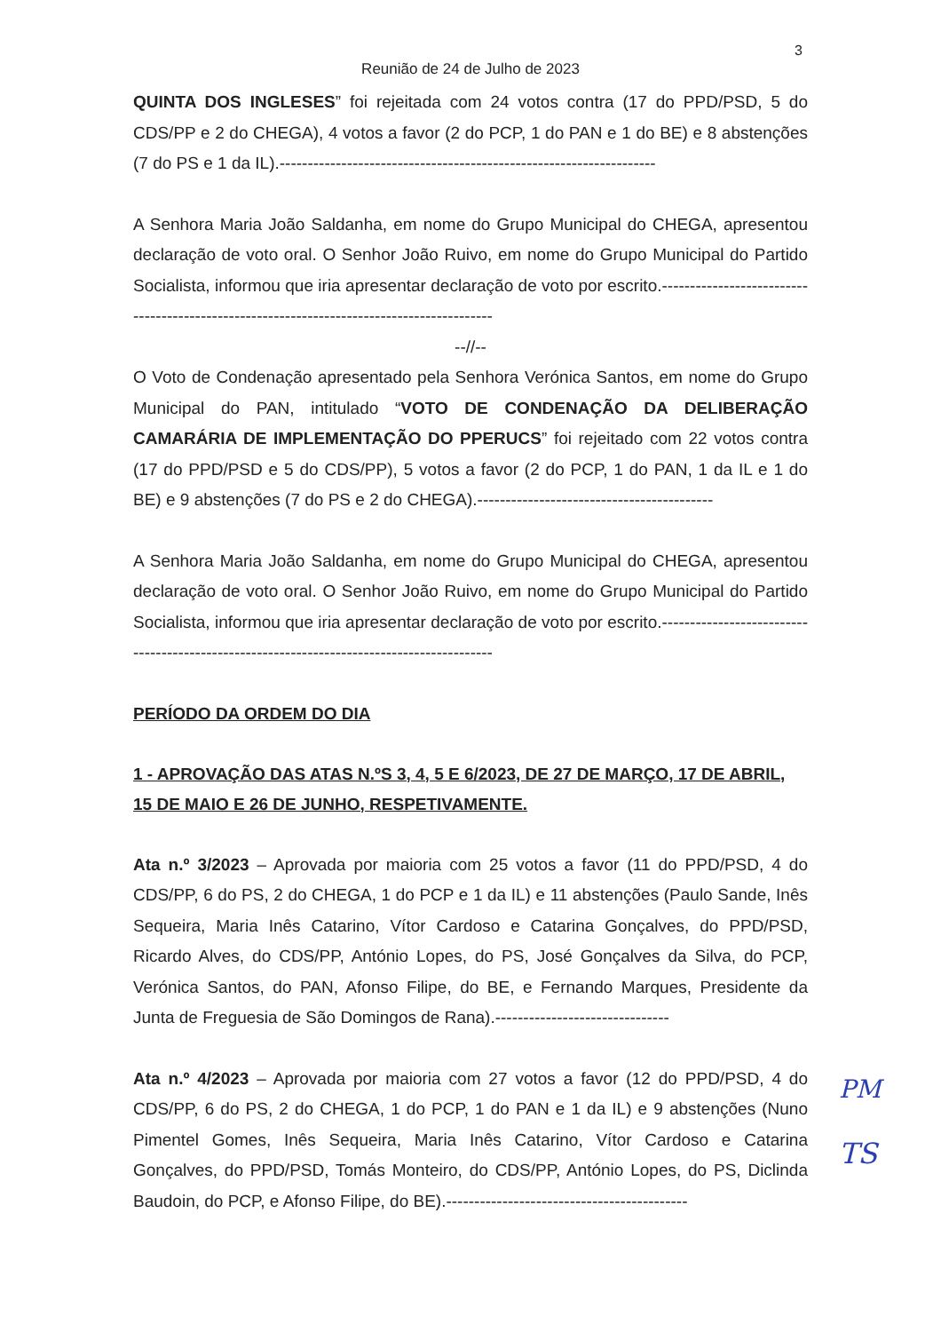3
Reunião de 24 de Julho de 2023
QUINTA DOS INGLESES” foi rejeitada com 24 votos contra (17 do PPD/PSD, 5 do CDS/PP e 2 do CHEGA), 4 votos a favor (2 do PCP, 1 do PAN e 1 do BE) e 8 abstenções (7 do PS e 1 da IL).-------------------------------------------------------------------
A Senhora Maria João Saldanha, em nome do Grupo Municipal do CHEGA, apresentou declaração de voto oral. O Senhor João Ruivo, em nome do Grupo Municipal do Partido Socialista, informou que iria apresentar declaração de voto por escrito.------------------------------------------------------------------------------------------
--//--
O Voto de Condenação apresentado pela Senhora Verónica Santos, em nome do Grupo Municipal do PAN, intitulado “VOTO DE CONDENAÇÃO DA DELIBERAÇÃO CAMARÁRIA DE IMPLEMENTAÇÃO DO PPERUCS” foi rejeitado com 22 votos contra (17 do PPD/PSD e 5 do CDS/PP), 5 votos a favor (2 do PCP, 1 do PAN, 1 da IL e 1 do BE) e 9 abstenções (7 do PS e 2 do CHEGA).------------------------------------------
A Senhora Maria João Saldanha, em nome do Grupo Municipal do CHEGA, apresentou declaração de voto oral. O Senhor João Ruivo, em nome do Grupo Municipal do Partido Socialista, informou que iria apresentar declaração de voto por escrito.------------------------------------------------------------------------------------------
PERÍODO DA ORDEM DO DIA
1 - APROVAÇÃO DAS ATAS N.ºS 3, 4, 5 E 6/2023, DE 27 DE MARÇO, 17 DE ABRIL, 15 DE MAIO E 26 DE JUNHO, RESPETIVAMENTE.
Ata n.º 3/2023 – Aprovada por maioria com 25 votos a favor (11 do PPD/PSD, 4 do CDS/PP, 6 do PS, 2 do CHEGA, 1 do PCP e 1 da IL) e 11 abstenções (Paulo Sande, Inês Sequeira, Maria Inês Catarino, Vítor Cardoso e Catarina Gonçalves, do PPD/PSD, Ricardo Alves, do CDS/PP, António Lopes, do PS, José Gonçalves da Silva, do PCP, Verónica Santos, do PAN, Afonso Filipe, do BE, e Fernando Marques, Presidente da Junta de Freguesia de São Domingos de Rana).-------------------------------
Ata n.º 4/2023 – Aprovada por maioria com 27 votos a favor (12 do PPD/PSD, 4 do CDS/PP, 6 do PS, 2 do CHEGA, 1 do PCP, 1 do PAN e 1 da IL) e 9 abstenções (Nuno Pimentel Gomes, Inês Sequeira, Maria Inês Catarino, Vítor Cardoso e Catarina Gonçalves, do PPD/PSD, Tomás Monteiro, do CDS/PP, António Lopes, do PS, Diclinda Baudoin, do PCP, e Afonso Filipe, do BE).-------------------------------------------
PM
TS